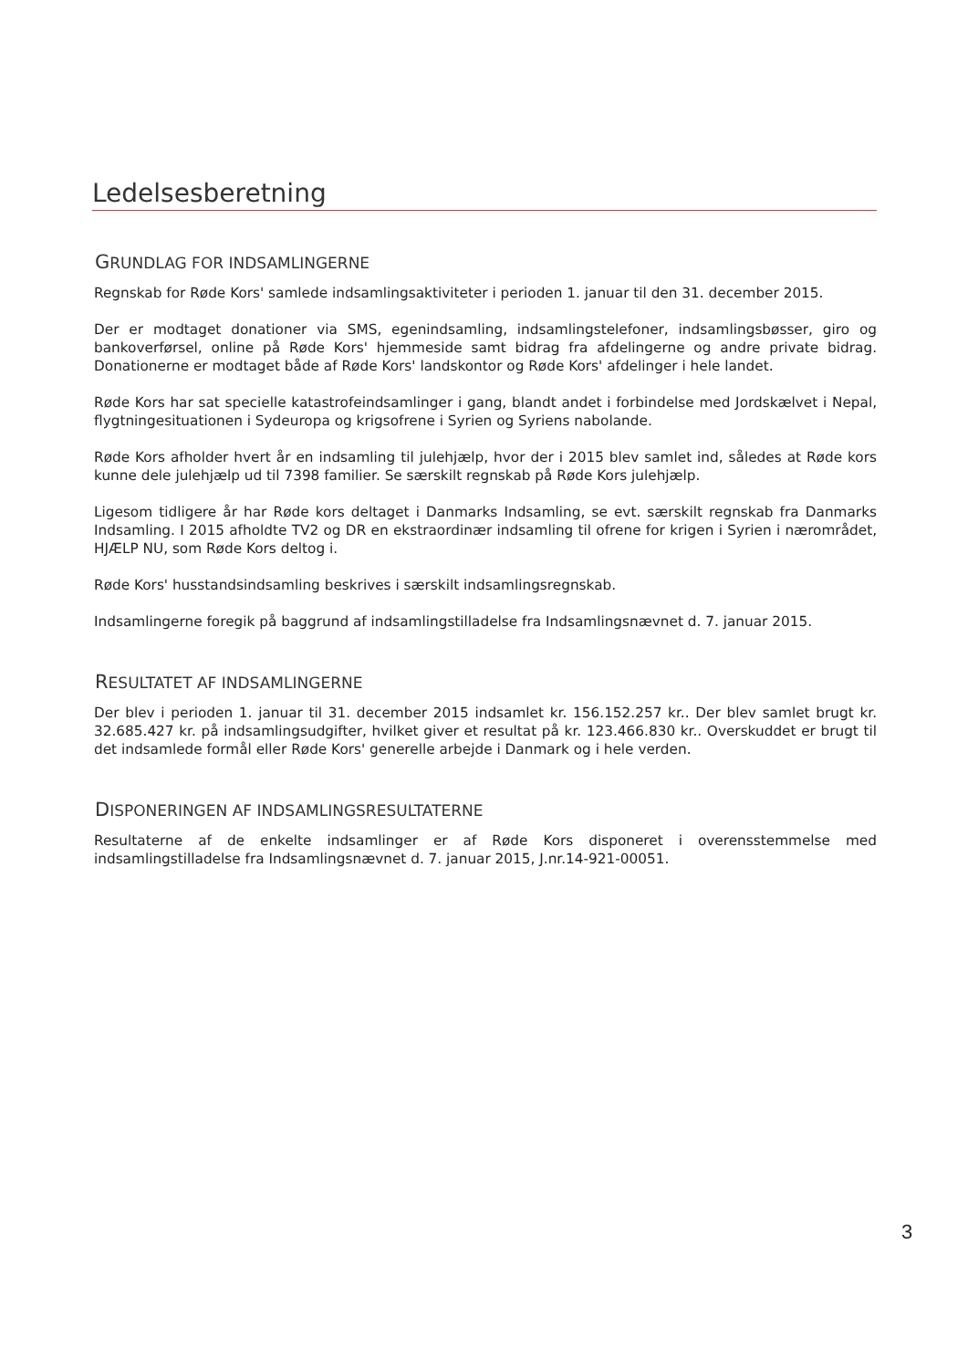Ledelsesberetning
GRUNDLAG FOR INDSAMLINGERNE
Regnskab for Røde Kors' samlede indsamlingsaktiviteter i perioden 1. januar til den 31. december 2015.
Der er modtaget donationer via SMS, egenindsamling, indsamlingstelefoner, indsamlingsbøsser, giro og bankoverførsel, online på Røde Kors' hjemmeside samt bidrag fra afdelingerne og andre private bidrag. Donationerne er modtaget både af Røde Kors' landskontor og Røde Kors' afdelinger i hele landet.
Røde Kors har sat specielle katastrofeindsamlinger i gang, blandt andet i forbindelse med Jordskælvet i Nepal, flygtningesituationen i Sydeuropa og krigsofrene i Syrien og Syriens nabolande.
Røde Kors afholder hvert år en indsamling til julehjælp, hvor der i 2015 blev samlet ind, således at Røde kors kunne dele julehjælp ud til 7398 familier. Se særskilt regnskab på Røde Kors julehjælp.
Ligesom tidligere år har Røde kors deltaget i Danmarks Indsamling, se evt. særskilt regnskab fra Danmarks Indsamling. I 2015 afholdte TV2 og DR en ekstraordinær indsamling til ofrene for krigen i Syrien i nærområdet, HJÆLP NU, som Røde Kors deltog i.
Røde Kors' husstandsindsamling beskrives i særskilt indsamlingsregnskab.
Indsamlingerne foregik på baggrund af indsamlingstilladelse fra Indsamlingsnævnet d. 7. januar 2015.
RESULTATET AF INDSAMLINGERNE
Der blev i perioden 1. januar til 31. december 2015 indsamlet kr. 156.152.257 kr.. Der blev samlet brugt kr. 32.685.427 kr. på indsamlingsudgifter, hvilket giver et resultat på kr. 123.466.830 kr.. Overskuddet er brugt til det indsamlede formål eller Røde Kors' generelle arbejde i Danmark og i hele verden.
DISPONERINGEN AF INDSAMLINGSRESULTATERNE
Resultaterne af de enkelte indsamlinger er af Røde Kors disponeret i overensstemmelse med indsamlingstilladelse fra Indsamlingsnævnet d. 7. januar 2015, J.nr.14-921-00051.
3